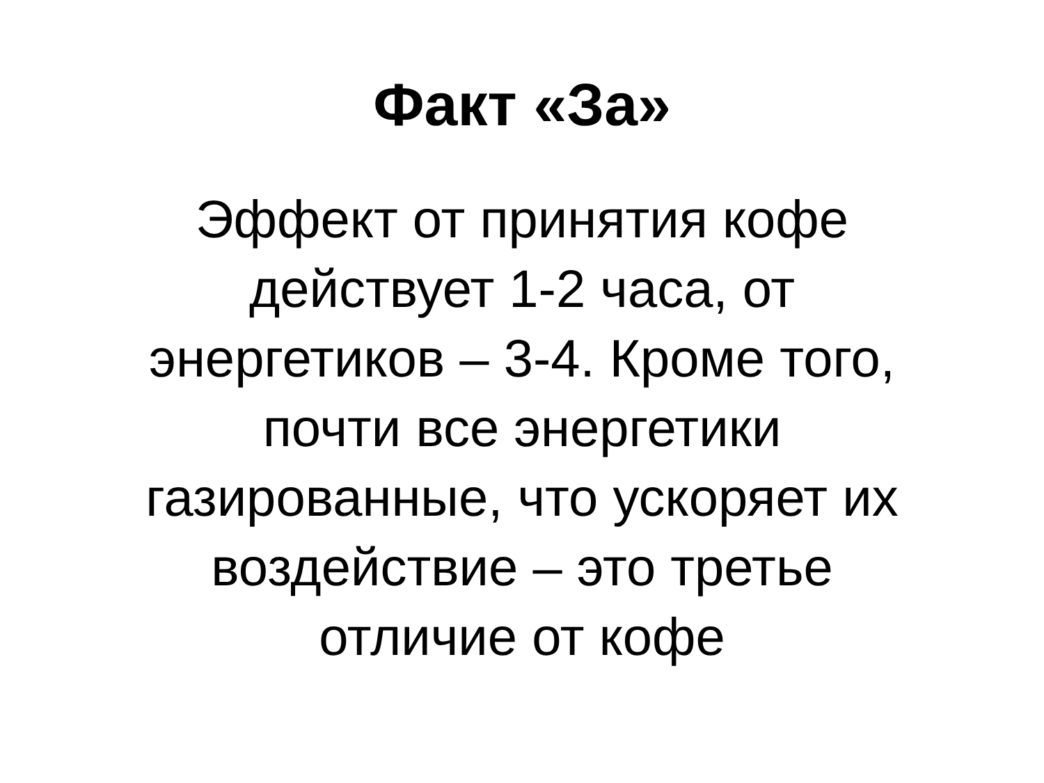Факт «За»
Эффект от принятия кофе
действует 1-2 часа, от
энергетиков – 3-4. Кроме того,
почти все энергетики
газированные, что ускоряет их
воздействие – это третье
отличие от кофе